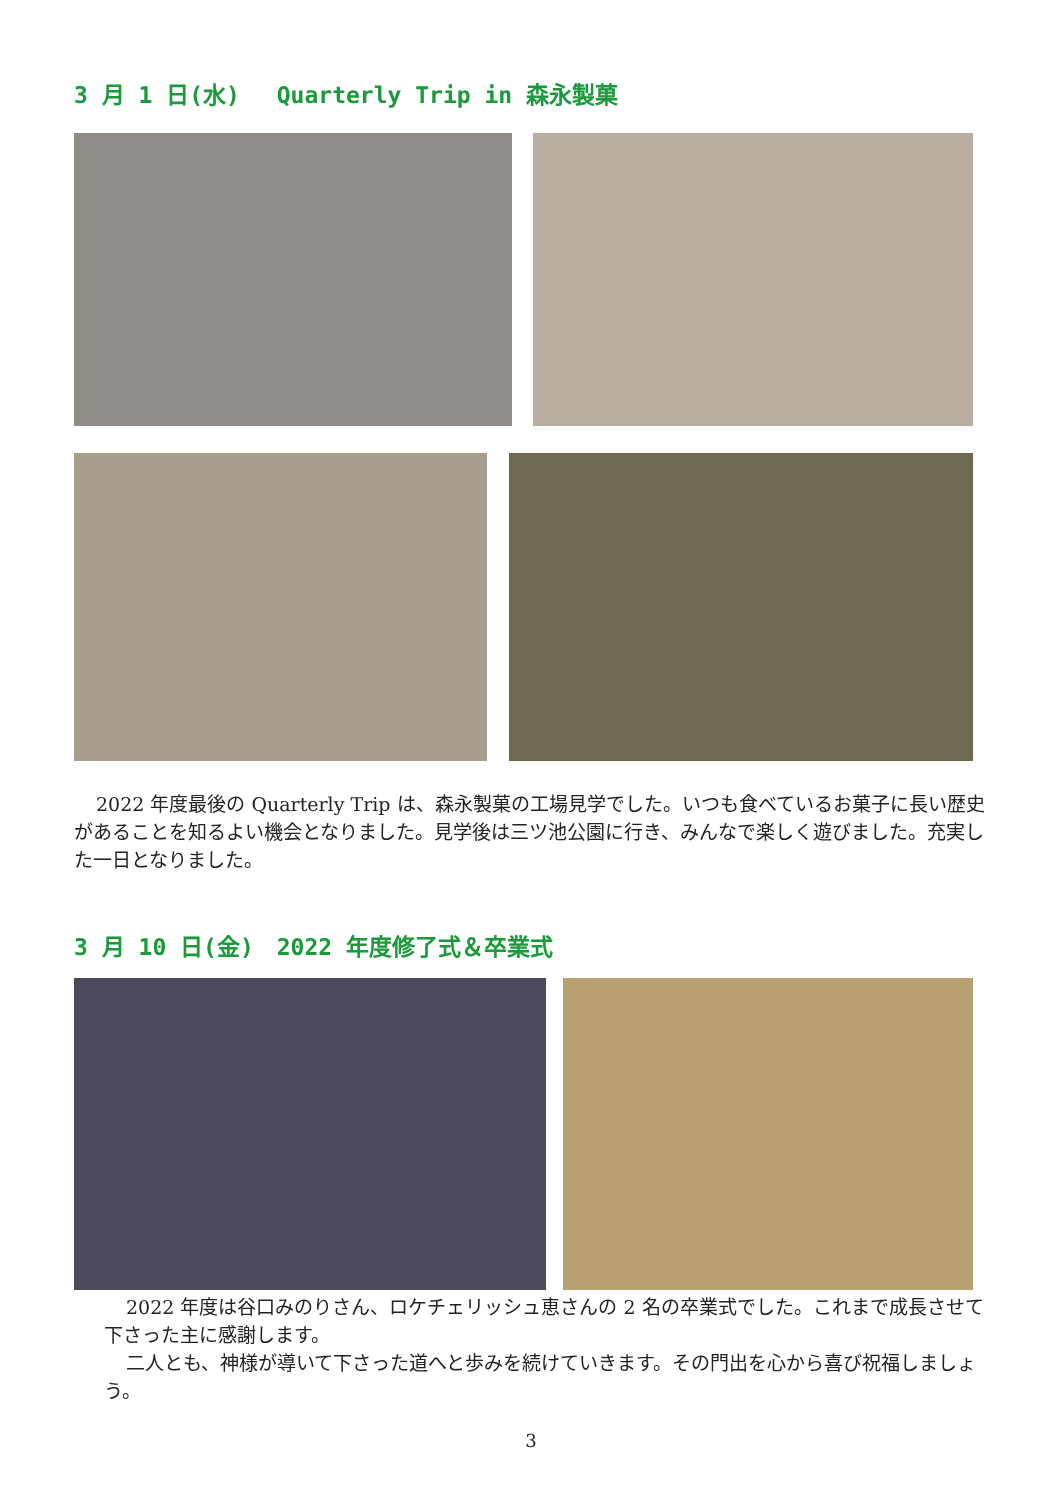3 月 1 日(水)　 Quarterly Trip in 森永製菓
2022 年度最後の Quarterly Trip は、森永製菓の工場見学でした。いつも食べているお菓子に長い歴史があることを知るよい機会となりました。見学後は三ツ池公園に行き、みんなで楽しく遊びました。充実した一日となりました。
3 月 10 日(金)　2022 年度修了式＆卒業式
2022 年度は谷口みのりさん、ロケチェリッシュ恵さんの 2 名の卒業式でした。これまで成長させて下さった主に感謝します。
二人とも、神様が導いて下さった道へと歩みを続けていきます。その門出を心から喜び祝福しましょう。
3